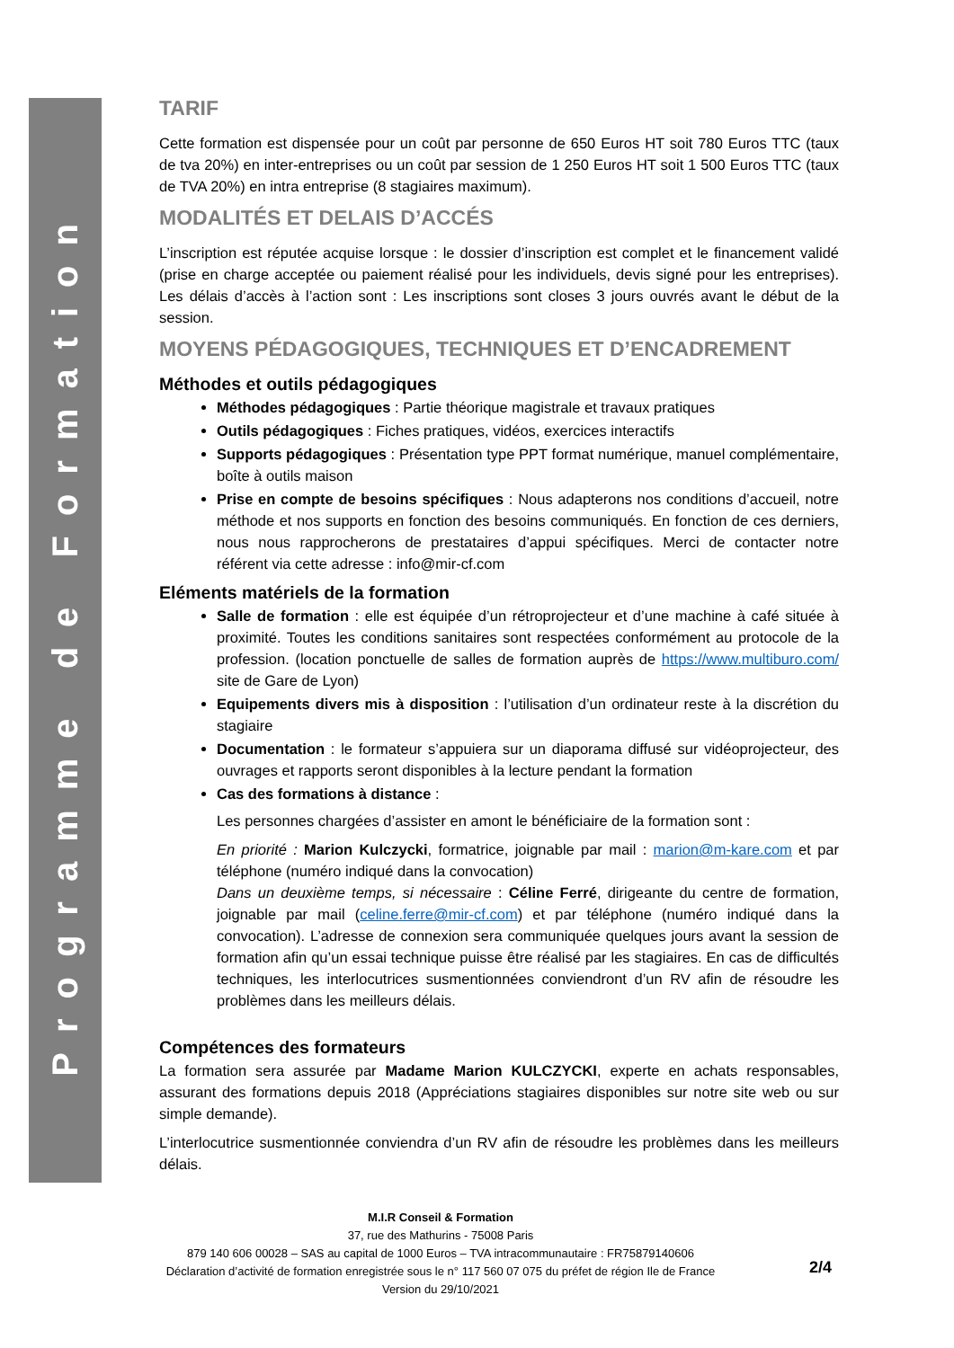Programme de Formation
TARIF
Cette formation est dispensée pour un coût par personne de 650 Euros HT soit 780 Euros TTC (taux de tva 20%) en inter-entreprises ou un coût par session de 1 250 Euros HT soit 1 500 Euros TTC (taux de TVA 20%) en intra entreprise (8 stagiaires maximum).
MODALITÉS ET DELAIS D’ACCÉS
L’inscription est réputée acquise lorsque : le dossier d’inscription est complet et le financement validé (prise en charge acceptée ou paiement réalisé pour les individuels, devis signé pour les entreprises). Les délais d’accès à l’action sont : Les inscriptions sont closes 3 jours ouvrés avant le début de la session.
MOYENS PÉDAGOGIQUES, TECHNIQUES ET D’ENCADREMENT
Méthodes et outils pédagogiques
Méthodes pédagogiques : Partie théorique magistrale et travaux pratiques
Outils pédagogiques : Fiches pratiques, vidéos, exercices interactifs
Supports pédagogiques : Présentation type PPT format numérique, manuel complémentaire, boîte à outils maison
Prise en compte de besoins spécifiques : Nous adapterons nos conditions d’accueil, notre méthode et nos supports en fonction des besoins communiqués. En fonction de ces derniers, nous nous rapprocherons de prestataires d’appui spécifiques. Merci de contacter notre référent via cette adresse : info@mir-cf.com
Eléments matériels de la formation
Salle de formation : elle est équipée d’un rétroprojecteur et d’une machine à café située à proximité. Toutes les conditions sanitaires sont respectées conformément au protocole de la profession. (location ponctuelle de salles de formation auprès de https://www.multiburo.com/ site de Gare de Lyon)
Equipements divers mis à disposition : l’utilisation d’un ordinateur reste à la discrétion du stagiaire
Documentation : le formateur s’appuiera sur un diaporama diffusé sur vidéoprojecteur, des ouvrages et rapports seront disponibles à la lecture pendant la formation
Cas des formations à distance :
Les personnes chargées d’assister en amont le bénéficiaire de la formation sont :
En priorité : Marion Kulczycki, formatrice, joignable par mail : marion@m-kare.com et par téléphone (numéro indiqué dans la convocation)
Dans un deuxième temps, si nécessaire : Céline Ferré, dirigeante du centre de formation, joignable par mail (celine.ferre@mir-cf.com) et par téléphone (numéro indiqué dans la convocation). L’adresse de connexion sera communiquée quelques jours avant la session de formation afin qu’un essai technique puisse être réalisé par les stagiaires. En cas de difficultés techniques, les interlocutrices susmentionnées conviendront d’un RV afin de résoudre les problèmes dans les meilleurs délais.
Compétences des formateurs
La formation sera assurée par Madame Marion KULCZYCKI, experte en achats responsables, assurant des formations depuis 2018 (Appréciations stagiaires disponibles sur notre site web ou sur simple demande).
L’interlocutrice susmentionnée conviendra d’un RV afin de résoudre les problèmes dans les meilleurs délais.
M.I.R Conseil & Formation
37, rue des Mathurins - 75008 Paris
879 140 606 00028 – SAS au capital de 1000 Euros – TVA intracommunautaire : FR75879140606
Déclaration d’activité de formation enregistrée sous le n° 117 560 07 075 du préfet de région Ile de France
Version du 29/10/2021
2/4